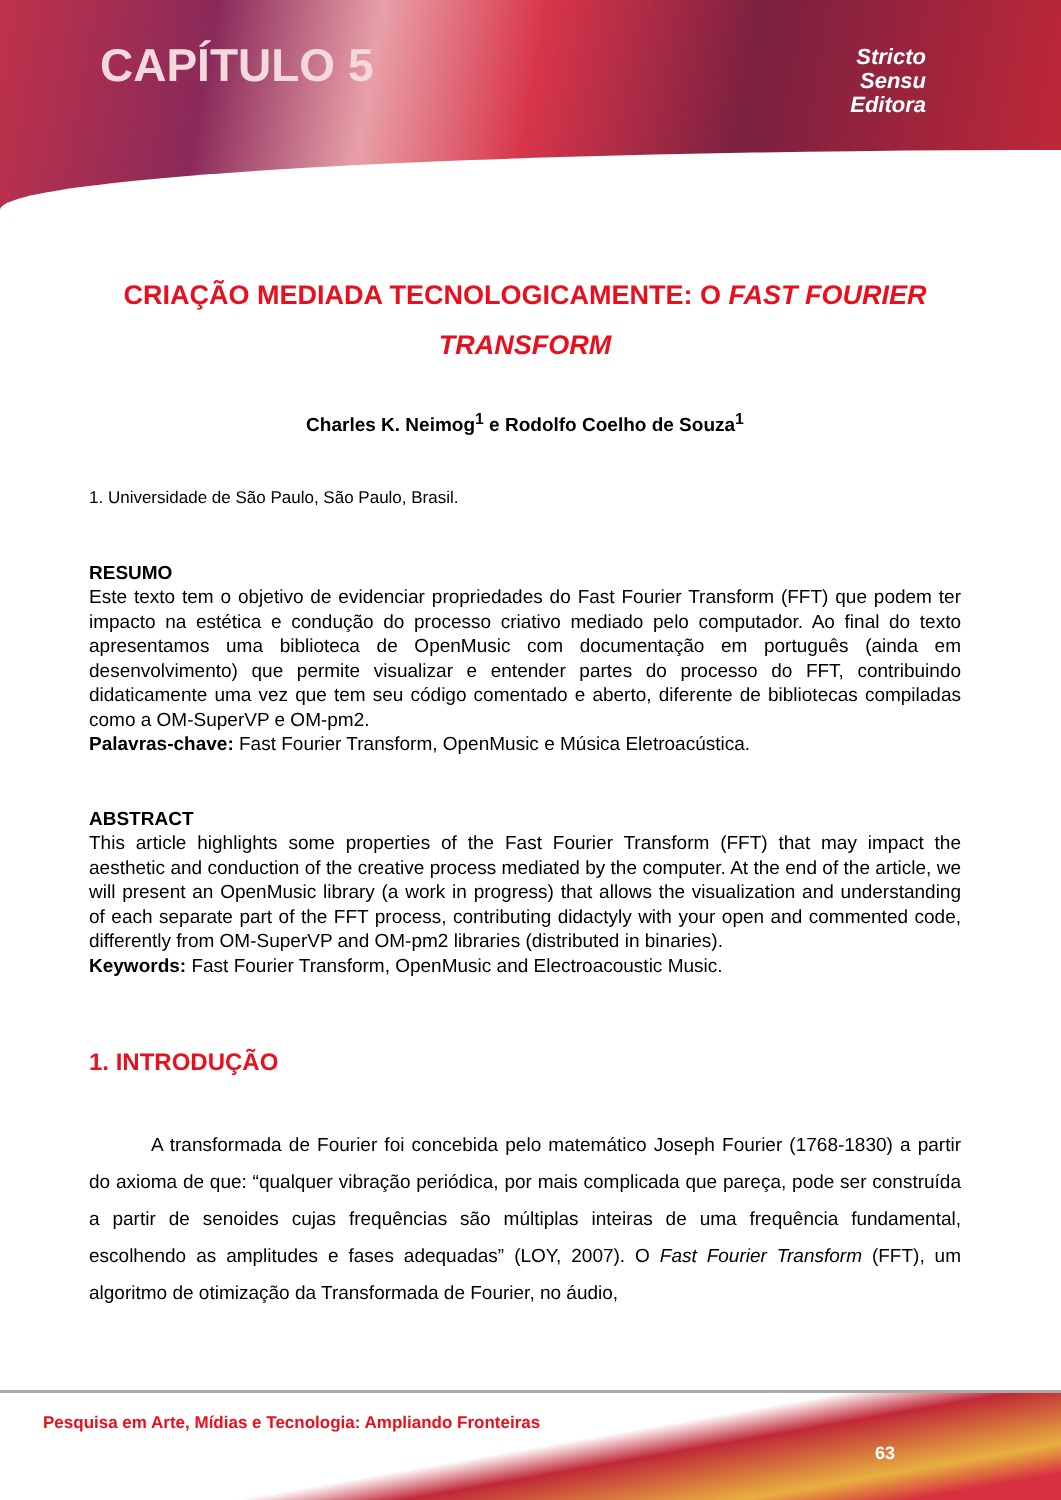CAPÍTULO 5
Stricto
Sensu
Editora
CRIAÇÃO MEDIADA TECNOLOGICAMENTE: O FAST FOURIER TRANSFORM
Charles K. Neimog<sup>1</sup> e Rodolfo Coelho de Souza<sup>1</sup>
1. Universidade de São Paulo, São Paulo, Brasil.
RESUMO
Este texto tem o objetivo de evidenciar propriedades do Fast Fourier Transform (FFT) que podem ter impacto na estética e condução do processo criativo mediado pelo computador. Ao final do texto apresentamos uma biblioteca de OpenMusic com documentação em português (ainda em desenvolvimento) que permite visualizar e entender partes do processo do FFT, contribuindo didaticamente uma vez que tem seu código comentado e aberto, diferente de bibliotecas compiladas como a OM-SuperVP e OM-pm2.
Palavras-chave: Fast Fourier Transform, OpenMusic e Música Eletroacústica.
ABSTRACT
This article highlights some properties of the Fast Fourier Transform (FFT) that may impact the aesthetic and conduction of the creative process mediated by the computer. At the end of the article, we will present an OpenMusic library (a work in progress) that allows the visualization and understanding of each separate part of the FFT process, contributing didactyly with your open and commented code, differently from OM-SuperVP and OM-pm2 libraries (distributed in binaries).
Keywords: Fast Fourier Transform, OpenMusic and Electroacoustic Music.
1. INTRODUÇÃO
A transformada de Fourier foi concebida pelo matemático Joseph Fourier (1768-1830) a partir do axioma de que: “qualquer vibração periódica, por mais complicada que pareça, pode ser construída a partir de senoides cujas frequências são múltiplas inteiras de uma frequência fundamental, escolhendo as amplitudes e fases adequadas” (LOY, 2007). O Fast Fourier Transform (FFT), um algoritmo de otimização da Transformada de Fourier, no áudio,
Pesquisa em Arte, Mídias e Tecnologia: Ampliando Fronteiras
63